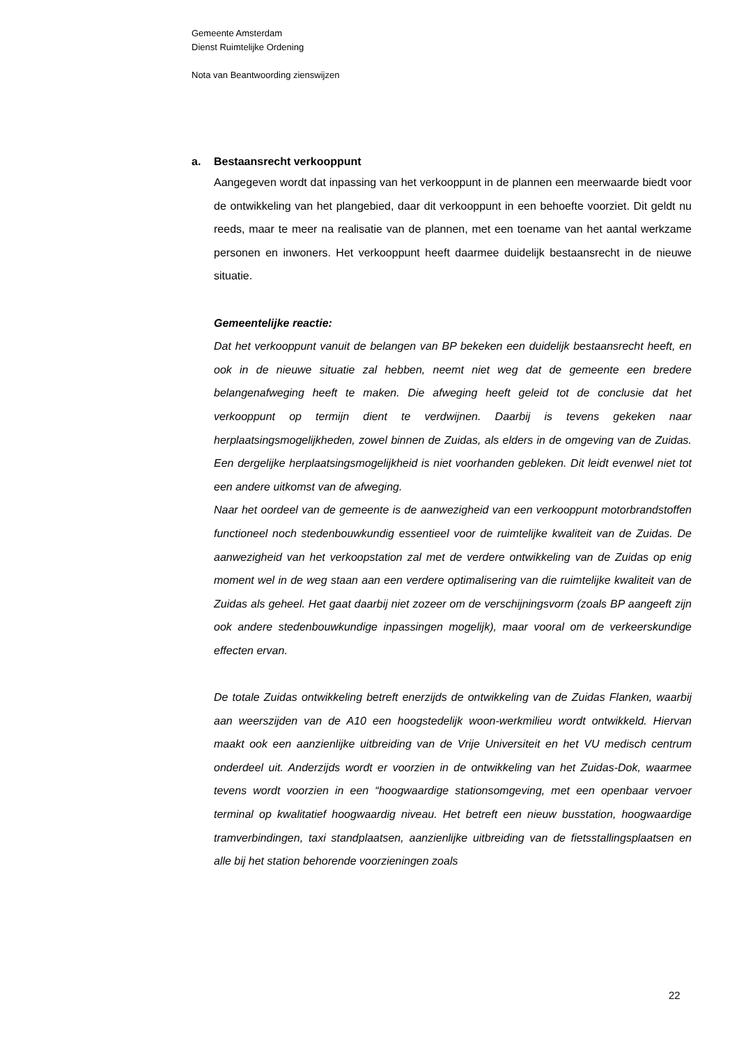Gemeente Amsterdam
Dienst Ruimtelijke Ordening
Nota van Beantwoording zienswijzen
a. Bestaansrecht verkooppunt
Aangegeven wordt dat inpassing van het verkooppunt in de plannen een meerwaarde biedt voor de ontwikkeling van het plangebied, daar dit verkooppunt in een behoefte voorziet. Dit geldt nu reeds, maar te meer na realisatie van de plannen, met een toename van het aantal werkzame personen en inwoners. Het verkooppunt heeft daarmee duidelijk bestaansrecht in de nieuwe situatie.
Gemeentelijke reactie:
Dat het verkooppunt vanuit de belangen van BP bekeken een duidelijk bestaansrecht heeft, en ook in de nieuwe situatie zal hebben, neemt niet weg dat de gemeente een bredere belangenafweging heeft te maken. Die afweging heeft geleid tot de conclusie dat het verkooppunt op termijn dient te verdwijnen. Daarbij is tevens gekeken naar herplaatsingsmogelijkheden, zowel binnen de Zuidas, als elders in de omgeving van de Zuidas. Een dergelijke herplaatsingsmogelijkheid is niet voorhanden gebleken. Dit leidt evenwel niet tot een andere uitkomst van de afweging.
Naar het oordeel van de gemeente is de aanwezigheid van een verkooppunt motorbrandstoffen functioneel noch stedenbouwkundig essentieel voor de ruimtelijke kwaliteit van de Zuidas. De aanwezigheid van het verkoopstation zal met de verdere ontwikkeling van de Zuidas op enig moment wel in de weg staan aan een verdere optimalisering van die ruimtelijke kwaliteit van de Zuidas als geheel. Het gaat daarbij niet zozeer om de verschijningsvorm (zoals BP aangeeft zijn ook andere stedenbouwkundige inpassingen mogelijk), maar vooral om de verkeerskundige effecten ervan.
De totale Zuidas ontwikkeling betreft enerzijds de ontwikkeling van de Zuidas Flanken, waarbij aan weerszijden van de A10 een hoogstedelijk woon-werkmilieu wordt ontwikkeld. Hiervan maakt ook een aanzienlijke uitbreiding van de Vrije Universiteit en het VU medisch centrum onderdeel uit. Anderzijds wordt er voorzien in de ontwikkeling van het Zuidas-Dok, waarmee tevens wordt voorzien in een “hoogwaardige stationsomgeving, met een openbaar vervoer terminal op kwalitatief hoogwaardig niveau. Het betreft een nieuw busstation, hoogwaardige tramverbindingen, taxi standplaatsen, aanzienlijke uitbreiding van de fietsstallingsplaatsen en alle bij het station behorende voorzieningen zoals
22